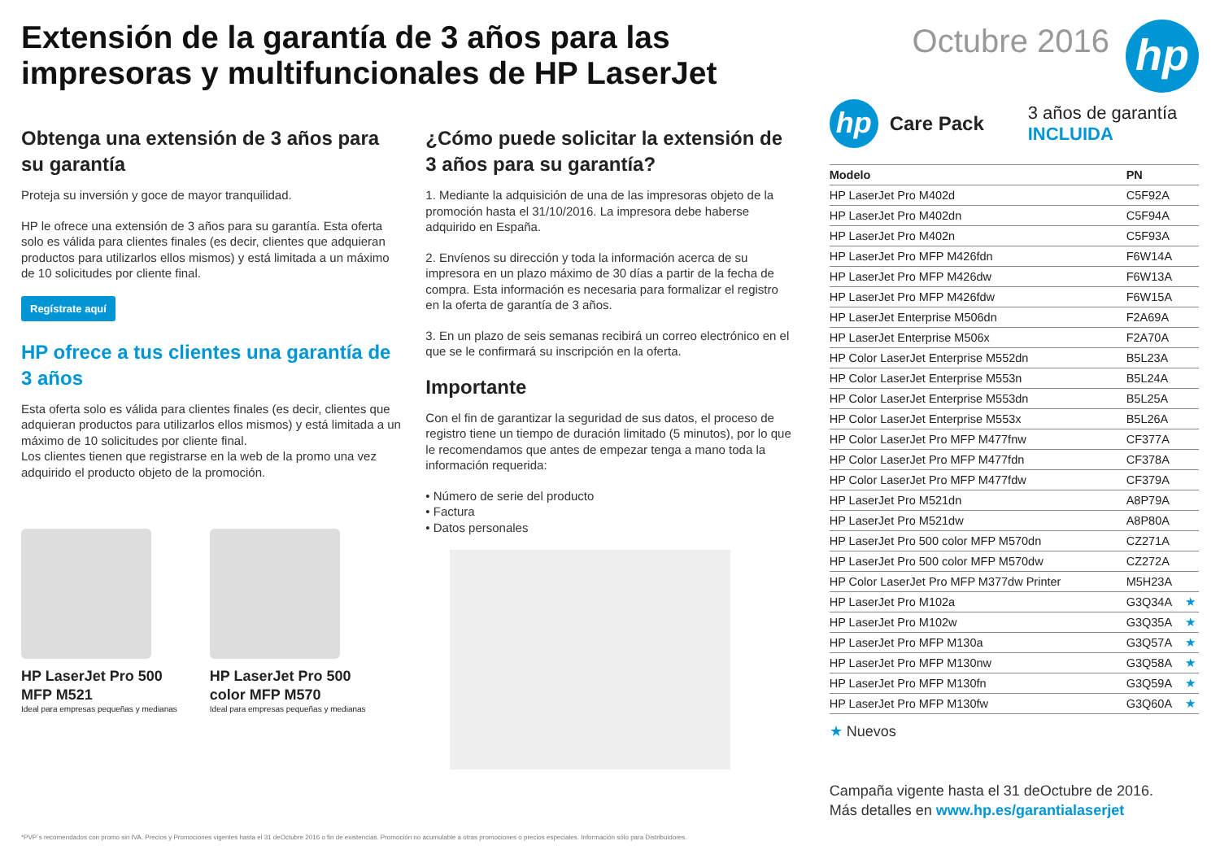Extensión de la garantía de 3 años para las
impresoras y multifuncionales de HP LaserJet
Octubre 2016
hp
Obtenga una extensión de 3 años para su garantía
Proteja su inversión y goce de mayor tranquilidad.
HP le ofrece una extensión de 3 años para su garantía. Esta oferta solo es válida para clientes finales (es decir, clientes que adquieran productos para utilizarlos ellos mismos) y está limitada a un máximo de 10 solicitudes por cliente final.
Regístrate aquí
HP ofrece a tus clientes una garantía de 3 años
Esta oferta solo es válida para clientes finales (es decir, clientes que adquieran productos para utilizarlos ellos mismos) y está limitada a un máximo de 10 solicitudes por cliente final.
Los clientes tienen que registrarse en la web de la promo una vez adquirido el producto objeto de la promoción.
HP LaserJet Pro 500
MFP M521
Ideal para empresas pequeñas y medianas
HP LaserJet Pro 500
color MFP M570
Ideal para empresas pequeñas y medianas
¿Cómo puede solicitar la extensión de 3 años para su garantía?
1. Mediante la adquisición de una de las impresoras objeto de la promoción hasta el 31/10/2016. La impresora debe haberse adquirido en España.
2. Envíenos su dirección y toda la información acerca de su impresora en un plazo máximo de 30 días a partir de la fecha de compra. Esta información es necesaria para formalizar el registro en la oferta de garantía de 3 años.
3. En un plazo de seis semanas recibirá un correo electrónico en el que se le confirmará su inscripción en la oferta.
Importante
Con el fin de garantizar la seguridad de sus datos, el proceso de registro tiene un tiempo de duración limitado (5 minutos), por lo que le recomendamos que antes de empezar tenga a mano toda la información requerida:
• Número de serie del producto
• Factura
• Datos personales
hp
Care Pack
3 años de garantía
INCLUIDA
| Modelo | PN | |
| --- | --- | --- |
| HP LaserJet Pro M402d | C5F92A | |
| HP LaserJet Pro M402dn | C5F94A | |
| HP LaserJet Pro M402n | C5F93A | |
| HP LaserJet Pro MFP M426fdn | F6W14A | |
| HP LaserJet Pro MFP M426dw | F6W13A | |
| HP LaserJet Pro MFP M426fdw | F6W15A | |
| HP LaserJet Enterprise M506dn | F2A69A | |
| HP LaserJet Enterprise M506x | F2A70A | |
| HP Color LaserJet Enterprise M552dn | B5L23A | |
| HP Color LaserJet Enterprise M553n | B5L24A | |
| HP Color LaserJet Enterprise M553dn | B5L25A | |
| HP Color LaserJet Enterprise M553x | B5L26A | |
| HP Color LaserJet Pro MFP M477fnw | CF377A | |
| HP Color LaserJet Pro MFP M477fdn | CF378A | |
| HP Color LaserJet Pro MFP M477fdw | CF379A | |
| HP LaserJet Pro M521dn | A8P79A | |
| HP LaserJet Pro M521dw | A8P80A | |
| HP LaserJet Pro 500 color MFP M570dn | CZ271A | |
| HP LaserJet Pro 500 color MFP M570dw | CZ272A | |
| HP Color LaserJet Pro MFP M377dw Printer | M5H23A | |
| HP LaserJet Pro M102a | G3Q34A | ★ |
| HP LaserJet Pro M102w | G3Q35A | ★ |
| HP LaserJet Pro MFP M130a | G3Q57A | ★ |
| HP LaserJet Pro MFP M130nw | G3Q58A | ★ |
| HP LaserJet Pro MFP M130fn | G3Q59A | ★ |
| HP LaserJet Pro MFP M130fw | G3Q60A | ★ |
★ Nuevos
Campaña vigente hasta el 31 deOctubre de 2016.
Más detalles en www.hp.es/garantialaserjet
*PVP´s recomendados con promo sin IVA. Precios y Promociones vigentes hasta el 31 deOctubre 2016 o fin de existencias. Promoción no acumulable a otras promociones o precios especiales. Información sólo para Distribuidores.